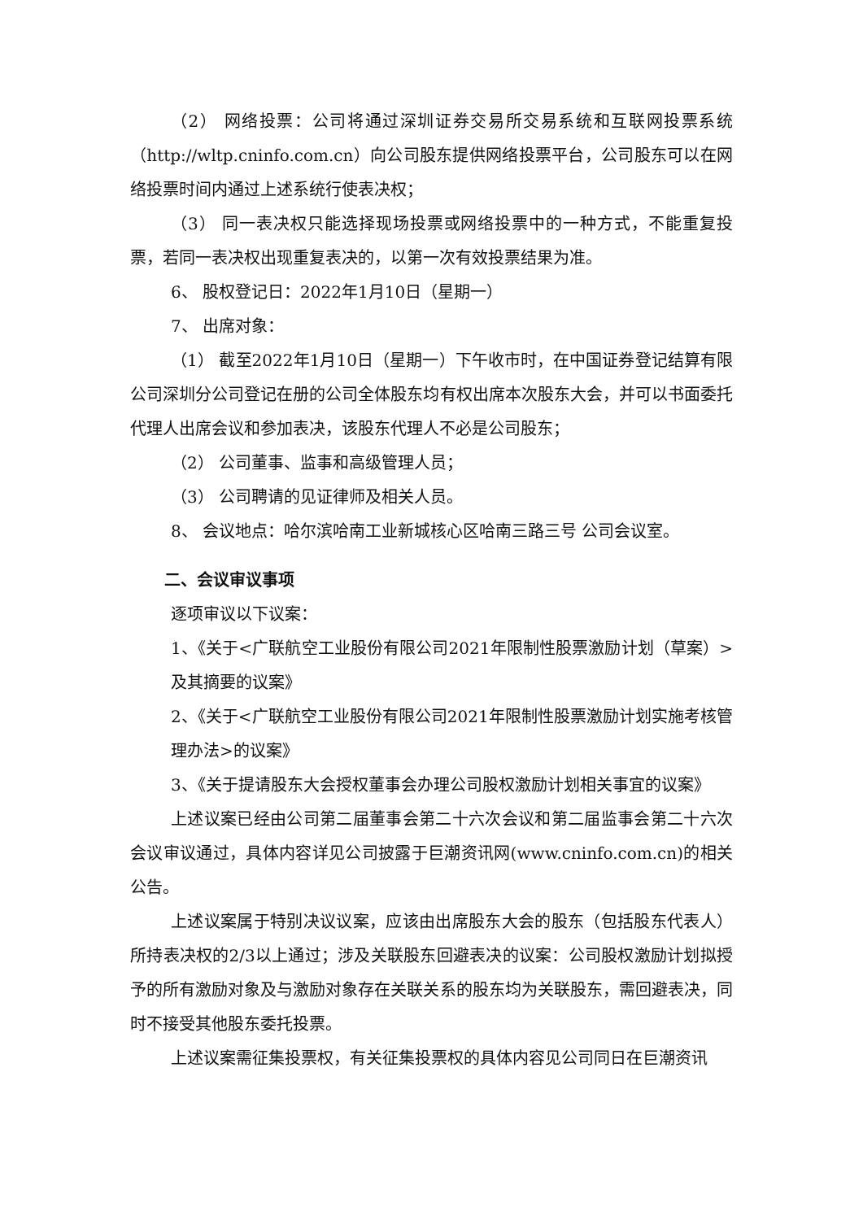（2） 网络投票：公司将通过深圳证券交易所交易系统和互联网投票系统（http://wltp.cninfo.com.cn）向公司股东提供网络投票平台，公司股东可以在网络投票时间内通过上述系统行使表决权；
（3） 同一表决权只能选择现场投票或网络投票中的一种方式，不能重复投票，若同一表决权出现重复表决的，以第一次有效投票结果为准。
6、 股权登记日：2022年1月10日（星期一）
7、 出席对象：
（1） 截至2022年1月10日（星期一）下午收市时，在中国证券登记结算有限公司深圳分公司登记在册的公司全体股东均有权出席本次股东大会，并可以书面委托代理人出席会议和参加表决，该股东代理人不必是公司股东；
（2） 公司董事、监事和高级管理人员；
（3） 公司聘请的见证律师及相关人员。
8、 会议地点：哈尔滨哈南工业新城核心区哈南三路三号 公司会议室。
二、会议审议事项
逐项审议以下议案：
1、《关于<广联航空工业股份有限公司2021年限制性股票激励计划（草案）>及其摘要的议案》
2、《关于<广联航空工业股份有限公司2021年限制性股票激励计划实施考核管理办法>的议案》
3、《关于提请股东大会授权董事会办理公司股权激励计划相关事宜的议案》
上述议案已经由公司第二届董事会第二十六次会议和第二届监事会第二十六次会议审议通过，具体内容详见公司披露于巨潮资讯网(www.cninfo.com.cn)的相关公告。
上述议案属于特别决议议案，应该由出席股东大会的股东（包括股东代表人）所持表决权的2/3以上通过；涉及关联股东回避表决的议案：公司股权激励计划拟授予的所有激励对象及与激励对象存在关联关系的股东均为关联股东，需回避表决，同时不接受其他股东委托投票。
上述议案需征集投票权，有关征集投票权的具体内容见公司同日在巨潮资讯